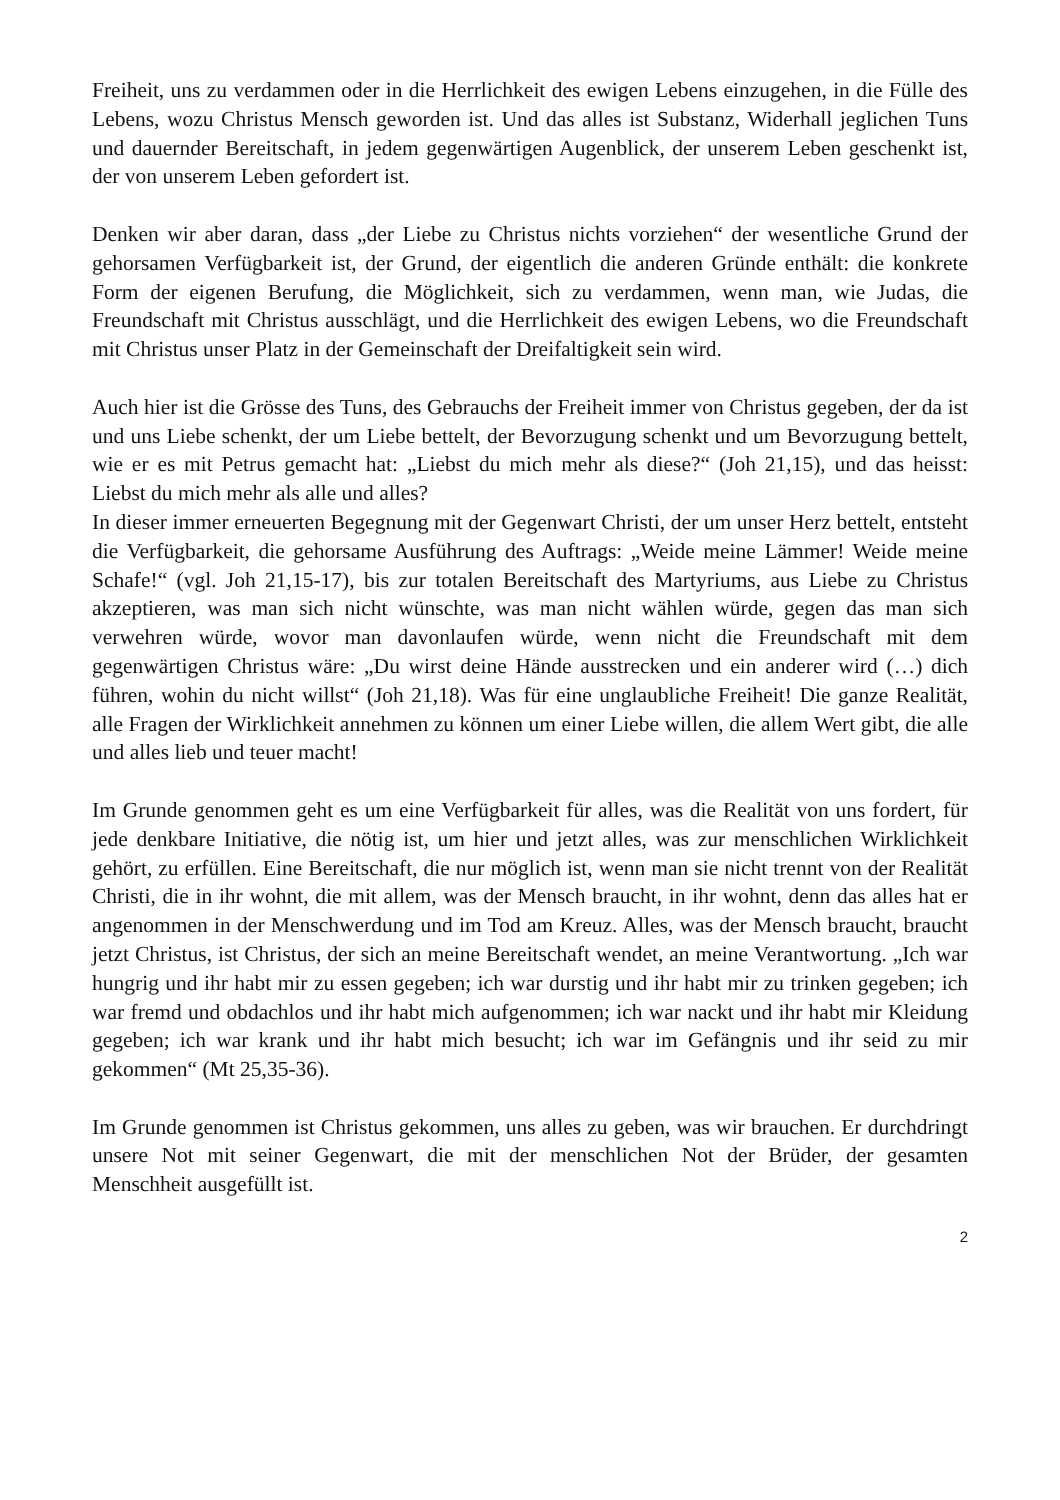Freiheit, uns zu verdammen oder in die Herrlichkeit des ewigen Lebens einzugehen, in die Fülle des Lebens, wozu Christus Mensch geworden ist. Und das alles ist Substanz, Widerhall jeglichen Tuns und dauernder Bereitschaft, in jedem gegenwärtigen Augenblick, der unserem Leben geschenkt ist, der von unserem Leben gefordert ist.
Denken wir aber daran, dass „der Liebe zu Christus nichts vorziehen“ der wesentliche Grund der gehorsamen Verfügbarkeit ist, der Grund, der eigentlich die anderen Gründe enthält: die konkrete Form der eigenen Berufung, die Möglichkeit, sich zu verdammen, wenn man, wie Judas, die Freundschaft mit Christus ausschlägt, und die Herrlichkeit des ewigen Lebens, wo die Freundschaft mit Christus unser Platz in der Gemeinschaft der Dreifaltigkeit sein wird.
Auch hier ist die Grösse des Tuns, des Gebrauchs der Freiheit immer von Christus gegeben, der da ist und uns Liebe schenkt, der um Liebe bettelt, der Bevorzugung schenkt und um Bevorzugung bettelt, wie er es mit Petrus gemacht hat: „Liebst du mich mehr als diese?“ (Joh 21,15), und das heisst: Liebst du mich mehr als alle und alles?
In dieser immer erneuerten Begegnung mit der Gegenwart Christi, der um unser Herz bettelt, entsteht die Verfügbarkeit, die gehorsame Ausführung des Auftrags: „Weide meine Lämmer! Weide meine Schafe!“ (vgl. Joh 21,15-17), bis zur totalen Bereitschaft des Martyriums, aus Liebe zu Christus akzeptieren, was man sich nicht wünschte, was man nicht wählen würde, gegen das man sich verwehren würde, wovor man davonlaufen würde, wenn nicht die Freundschaft mit dem gegenwärtigen Christus wäre: „Du wirst deine Hände ausstrecken und ein anderer wird (…) dich führen, wohin du nicht willst“ (Joh 21,18). Was für eine unglaubliche Freiheit! Die ganze Realität, alle Fragen der Wirklichkeit annehmen zu können um einer Liebe willen, die allem Wert gibt, die alle und alles lieb und teuer macht!
Im Grunde genommen geht es um eine Verfügbarkeit für alles, was die Realität von uns fordert, für jede denkbare Initiative, die nötig ist, um hier und jetzt alles, was zur menschlichen Wirklichkeit gehört, zu erfüllen. Eine Bereitschaft, die nur möglich ist, wenn man sie nicht trennt von der Realität Christi, die in ihr wohnt, die mit allem, was der Mensch braucht, in ihr wohnt, denn das alles hat er angenommen in der Menschwerdung und im Tod am Kreuz. Alles, was der Mensch braucht, braucht jetzt Christus, ist Christus, der sich an meine Bereitschaft wendet, an meine Verantwortung. „Ich war hungrig und ihr habt mir zu essen gegeben; ich war durstig und ihr habt mir zu trinken gegeben; ich war fremd und obdachlos und ihr habt mich aufgenommen; ich war nackt und ihr habt mir Kleidung gegeben; ich war krank und ihr habt mich besucht; ich war im Gefängnis und ihr seid zu mir gekommen“ (Mt 25,35-36).
Im Grunde genommen ist Christus gekommen, uns alles zu geben, was wir brauchen. Er durchdringt unsere Not mit seiner Gegenwart, die mit der menschlichen Not der Brüder, der gesamten Menschheit ausgefüllt ist.
2